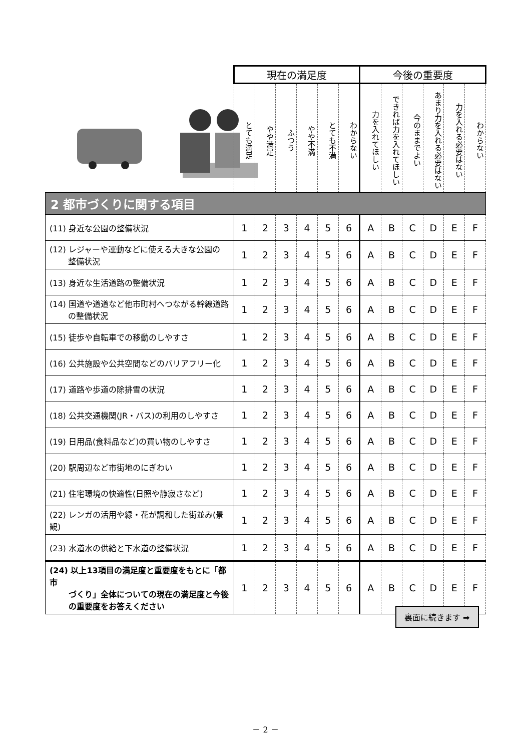| | 現在の満足度 | | | | | | 今後の重要度 | | | | | |
| | とても満足 | やや満足 | ふつう | やや不満 | とても不満 | わからない | 力を入れてほしい | できれば力を入れてほしい | 今のままでよい | あまり力を入れる必要はない | 力を入れる必要はない | わからない |
| 2 都市づくりに関する項目 | | | | | | | | | | | | |
| (11) 身近な公園の整備状況 | 1 | 2 | 3 | 4 | 5 | 6 | A | B | C | D | E | F |
| (12) レジャーや運動などに使える大きな公園の 整備状況 | 1 | 2 | 3 | 4 | 5 | 6 | A | B | C | D | E | F |
| (13) 身近な生活道路の整備状況 | 1 | 2 | 3 | 4 | 5 | 6 | A | B | C | D | E | F |
| (14) 国道や道道など他市町村へつながる幹線道路 の整備状況 | 1 | 2 | 3 | 4 | 5 | 6 | A | B | C | D | E | F |
| (15) 徒歩や自転車での移動のしやすさ | 1 | 2 | 3 | 4 | 5 | 6 | A | B | C | D | E | F |
| (16) 公共施設や公共空間などのバリアフリー化 | 1 | 2 | 3 | 4 | 5 | 6 | A | B | C | D | E | F |
| (17) 道路や歩道の除排雪の状況 | 1 | 2 | 3 | 4 | 5 | 6 | A | B | C | D | E | F |
| (18) 公共交通機関(JR・バス)の利用のしやすさ | 1 | 2 | 3 | 4 | 5 | 6 | A | B | C | D | E | F |
| (19) 日用品(食料品など)の買い物のしやすさ | 1 | 2 | 3 | 4 | 5 | 6 | A | B | C | D | E | F |
| (20) 駅周辺など市街地のにぎわい | 1 | 2 | 3 | 4 | 5 | 6 | A | B | C | D | E | F |
| (21) 住宅環境の快適性(日照や静寂さなど) | 1 | 2 | 3 | 4 | 5 | 6 | A | B | C | D | E | F |
| (22) レンガの活用や緑・花が調和した街並み(景観) | 1 | 2 | 3 | 4 | 5 | 6 | A | B | C | D | E | F |
| (23) 水道水の供給と下水道の整備状況 | 1 | 2 | 3 | 4 | 5 | 6 | A | B | C | D | E | F |
| (24) 以上13項目の満足度と重要度をもとに「都市 づくり」全体についての現在の満足度と今後 の重要度をお答えください | 1 | 2 | 3 | 4 | 5 | 6 | A | B | C | D | E | F |
裏面に続きます ➡
－ 2 －